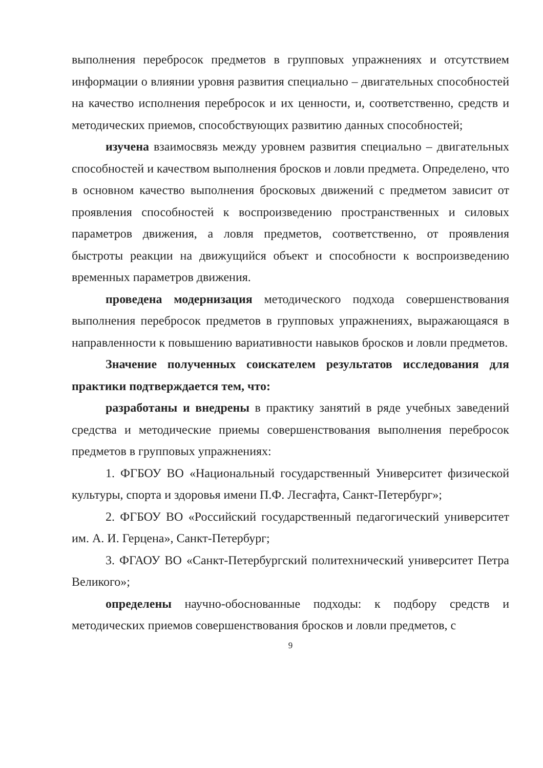выполнения перебросок предметов в групповых упражнениях и отсутствием информации о влиянии уровня развития специально – двигательных способностей на качество исполнения перебросок и их ценности, и, соответственно, средств и методических приемов, способствующих развитию данных способностей;
изучена взаимосвязь между уровнем развития специально – двигательных способностей и качеством выполнения бросков и ловли предмета. Определено, что в основном качество выполнения бросковых движений с предметом зависит от проявления способностей к воспроизведению пространственных и силовых параметров движения, а ловля предметов, соответственно, от проявления быстроты реакции на движущийся объект и способности к воспроизведению временных параметров движения.
проведена модернизация методического подхода совершенствования выполнения перебросок предметов в групповых упражнениях, выражающаяся в направленности к повышению вариативности навыков бросков и ловли предметов.
Значение полученных соискателем результатов исследования для практики подтверждается тем, что:
разработаны и внедрены в практику занятий в ряде учебных заведений средства и методические приемы совершенствования выполнения перебросок предметов в групповых упражнениях:
1. ФГБОУ ВО «Национальный государственный Университет физической культуры, спорта и здоровья имени П.Ф. Лесгафта, Санкт-Петербург»;
2. ФГБОУ ВО «Российский государственный педагогический университет им. А. И. Герцена», Санкт-Петербург;
3. ФГАОУ ВО «Санкт-Петербургский политехнический университет Петра Великого»;
определены научно-обоснованные подходы: к подбору средств и методических приемов совершенствования бросков и ловли предметов, с
9